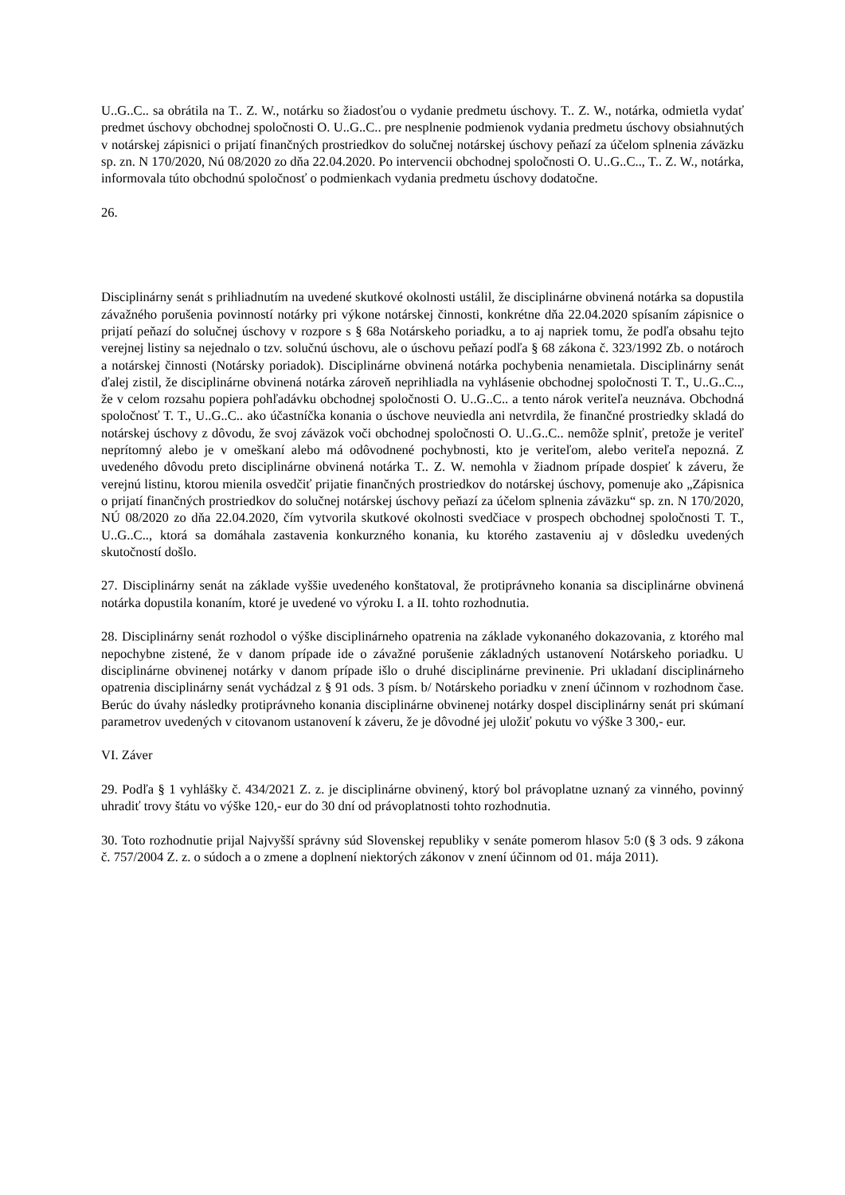U..G..C.. sa obrátila na T.. Z. W., notárku so žiadosťou o vydanie predmetu úschovy. T.. Z. W., notárka, odmietla vydať predmet úschovy obchodnej spoločnosti O. U..G..C.. pre nesplnenie podmienok vydania predmetu úschovy obsiahnutých v notárskej zápisnici o prijatí finančných prostriedkov do solučnej notárskej úschovy peňazí za účelom splnenia záväzku sp. zn. N 170/2020, Nú 08/2020 zo dňa 22.04.2020. Po intervencii obchodnej spoločnosti O. U..G..C.., T.. Z. W., notárka, informovala túto obchodnú spoločnosť o podmienkach vydania predmetu úschovy dodatočne.
26.
Disciplinárny senát s prihliadnutím na uvedené skutkové okolnosti ustálil, že disciplinárne obvinená notárka sa dopustila závažného porušenia povinností notárky pri výkone notárskej činnosti, konkrétne dňa 22.04.2020 spísaním zápisnice o prijatí peňazí do solučnej úschovy v rozpore s § 68a Notárskeho poriadku, a to aj napriek tomu, že podľa obsahu tejto verejnej listiny sa nejednalo o tzv. solučnú úschovu, ale o úschovu peňazí podľa § 68 zákona č. 323/1992 Zb. o notároch a notárskej činnosti (Notársky poriadok). Disciplinárne obvinená notárka pochybenia nenamietala. Disciplinárny senát ďalej zistil, že disciplinárne obvinená notárka zároveň neprihliadla na vyhlásenie obchodnej spoločnosti T. T., U..G..C.., že v celom rozsahu popiera pohľadávku obchodnej spoločnosti O. U..G..C.. a tento nárok veriteľa neuznáva. Obchodná spoločnosť T. T., U..G..C.. ako účastníčka konania o úschove neuviedla ani netvrdila, že finančné prostriedky skladá do notárskej úschovy z dôvodu, že svoj záväzok voči obchodnej spoločnosti O. U..G..C.. nemôže splniť, pretože je veriteľ neprítomný alebo je v omeškaní alebo má odôvodnené pochybnosti, kto je veriteľom, alebo veriteľa nepozná. Z uvedeného dôvodu preto disciplinárne obvinená notárka T.. Z. W. nemohla v žiadnom prípade dospieť k záveru, že verejnú listinu, ktorou mienila osvedčiť prijatie finančných prostriedkov do notárskej úschovy, pomenuje ako „Zápisnica o prijatí finančných prostriedkov do solučnej notárskej úschovy peňazí za účelom splnenia záväzku“ sp. zn. N 170/2020, NÚ 08/2020 zo dňa 22.04.2020, čím vytvorila skutkové okolnosti svedčiace v prospech obchodnej spoločnosti T. T., U..G..C.., ktorá sa domáhala zastavenia konkurzného konania, ku ktorého zastaveniu aj v dôsledku uvedených skutočností došlo.
27. Disciplinárny senát na základe vyššie uvedeného konštatoval, že protiprávneho konania sa disciplinárne obvinená notárka dopustila konaním, ktoré je uvedené vo výroku I. a II. tohto rozhodnutia.
28. Disciplinárny senát rozhodol o výške disciplinárneho opatrenia na základe vykonaného dokazovania, z ktorého mal nepochybne zistené, že v danom prípade ide o závažné porušenie základných ustanovení Notárskeho poriadku. U disciplinárne obvinenej notárky v danom prípade išlo o druhé disciplinárne previnenie. Pri ukladaní disciplinárneho opatrenia disciplinárny senát vychádzal z § 91 ods. 3 písm. b/ Notárskeho poriadku v znení účinnom v rozhodnom čase. Berúc do úvahy následky protiprávneho konania disciplinárne obvinenej notárky dospel disciplinárny senát pri skúmaní parametrov uvedených v citovanom ustanovení k záveru, že je dôvodné jej uložiť pokutu vo výške 3 300,- eur.
VI. Záver
29. Podľa § 1 vyhlášky č. 434/2021 Z. z. je disciplinárne obvinený, ktorý bol právoplatne uznaný za vinného, povinný uhradiť trovy štátu vo výške 120,- eur do 30 dní od právoplatnosti tohto rozhodnutia.
30. Toto rozhodnutie prijal Najvyšší správny súd Slovenskej republiky v senáte pomerom hlasov 5:0 (§ 3 ods. 9 zákona č. 757/2004 Z. z. o súdoch a o zmene a doplnení niektorých zákonov v znení účinnom od 01. mája 2011).